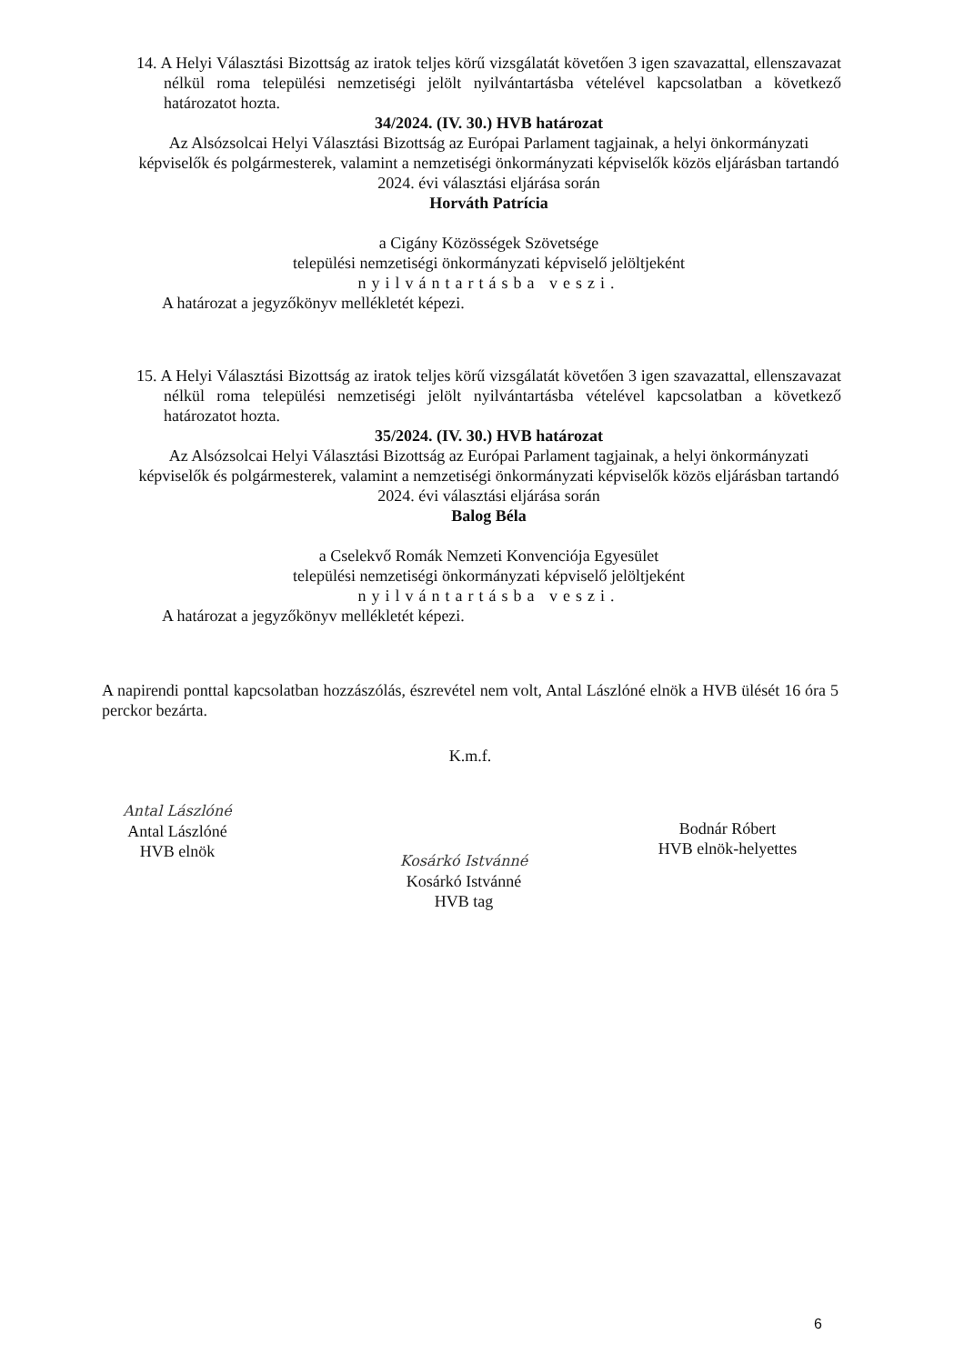14. A Helyi Választási Bizottság az iratok teljes körű vizsgálatát követően 3 igen szavazattal, ellenszavazat nélkül roma települési nemzetiségi jelölt nyilvántartásba vételével kapcsolatban a következő határozatot hozta.
34/2024. (IV. 30.) HVB határozat
Az Alsózsolcai Helyi Választási Bizottság az Európai Parlament tagjainak, a helyi önkormányzati képviselők és polgármesterek, valamint a nemzetiségi önkormányzati képviselők közös eljárásban tartandó 2024. évi választási eljárása során
Horváth Patrícia
a Cigány Közösségek Szövetsége
települési nemzetiségi önkormányzati képviselő jelöltjeként
nyilvántartásba veszi.
A határozat a jegyzőkönyv mellékletét képezi.
15. A Helyi Választási Bizottság az iratok teljes körű vizsgálatát követően 3 igen szavazattal, ellenszavazat nélkül roma települési nemzetiségi jelölt nyilvántartásba vételével kapcsolatban a következő határozatot hozta.
35/2024. (IV. 30.) HVB határozat
Az Alsózsolcai Helyi Választási Bizottság az Európai Parlament tagjainak, a helyi önkormányzati képviselők és polgármesterek, valamint a nemzetiségi önkormányzati képviselők közös eljárásban tartandó 2024. évi választási eljárása során
Balog Béla
a Cselekvő Romák Nemzeti Konvenciója Egyesület
települési nemzetiségi önkormányzati képviselő jelöltjeként
nyilvántartásba veszi.
A határozat a jegyzőkönyv mellékletét képezi.
A napirendi ponttal kapcsolatban hozzászólás, észrevétel nem volt, Antal Lászlóné elnök a HVB ülését 16 óra 5 perckor bezárta.
K.m.f.
Antal Lászlóné
Antal Lászlóné
HVB elnök
Kosárkó Istvánné
Kosárkó Istvánné
HVB tag
Bodnár Róbert
HVB elnök-helyettes
6